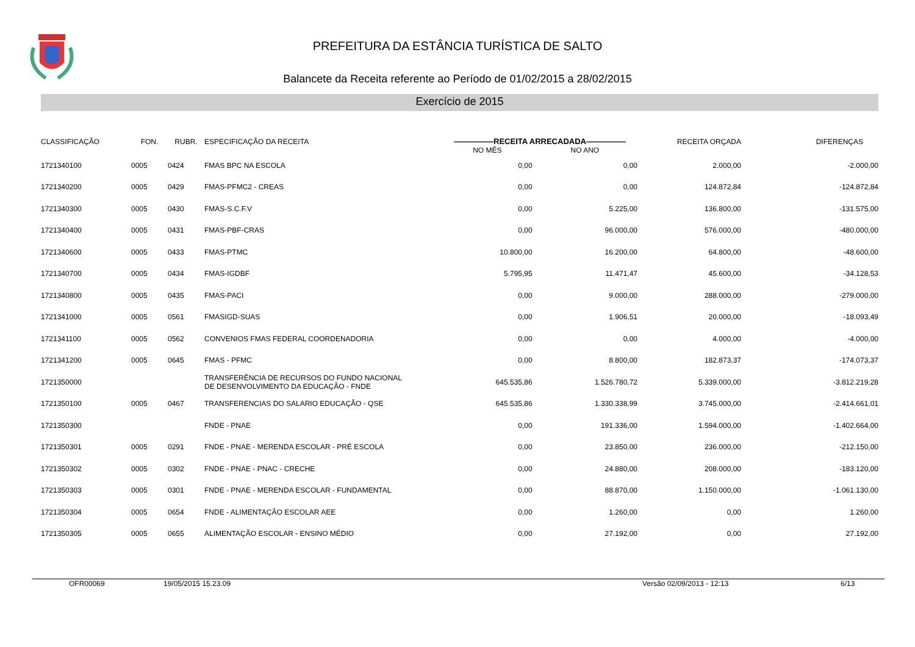PREFEITURA DA ESTÂNCIA TURÍSTICA DE SALTO
Balancete da Receita referente ao Período de 01/02/2015 a 28/02/2015
Exercício de 2015
| CLASSIFICAÇÃO | FON. | RUBR. | ESPECIFICAÇÃO DA RECEITA | —————RECEITA ARRECADADA————— | | RECEITA ORÇADA | DIFERENÇAS |
| --- | --- | --- | --- | --- | --- | --- | --- |
| | | | | NO MÊS | NO ANO | | |
| 1721340100 | 0005 | 0424 | FMAS BPC NA ESCOLA | 0,00 | 0,00 | 2.000,00 | -2.000,00 |
| 1721340200 | 0005 | 0429 | FMAS-PFMC2 - CREAS | 0,00 | 0,00 | 124.872,84 | -124.872,84 |
| 1721340300 | 0005 | 0430 | FMAS-S.C.F.V | 0,00 | 5.225,00 | 136.800,00 | -131.575,00 |
| 1721340400 | 0005 | 0431 | FMAS-PBF-CRAS | 0,00 | 96.000,00 | 576.000,00 | -480.000,00 |
| 1721340600 | 0005 | 0433 | FMAS-PTMC | 10.800,00 | 16.200,00 | 64.800,00 | -48.600,00 |
| 1721340700 | 0005 | 0434 | FMAS-IGDBF | 5.795,95 | 11.471,47 | 45.600,00 | -34.128,53 |
| 1721340800 | 0005 | 0435 | FMAS-PACI | 0,00 | 9.000,00 | 288.000,00 | -279.000,00 |
| 1721341000 | 0005 | 0561 | FMASIGD-SUAS | 0,00 | 1.906,51 | 20.000,00 | -18.093,49 |
| 1721341100 | 0005 | 0562 | CONVENIOS FMAS FEDERAL COORDENADORIA | 0,00 | 0,00 | 4.000,00 | -4.000,00 |
| 1721341200 | 0005 | 0645 | FMAS - PFMC | 0,00 | 8.800,00 | 182.873,37 | -174.073,37 |
| 1721350000 | | | TRANSFERÊNCIA DE RECURSOS DO FUNDO NACIONAL DE DESENVOLVIMENTO DA EDUCAÇÃO - FNDE | 645.535,86 | 1.526.780,72 | 5.339.000,00 | -3.812.219,28 |
| 1721350100 | 0005 | 0467 | TRANSFERENCIAS DO SALARIO EDUCAÇÃO - QSE | 645.535,86 | 1.330.338,99 | 3.745.000,00 | -2.414.661,01 |
| 1721350300 | | | FNDE - PNAE | 0,00 | 191.336,00 | 1.594.000,00 | -1.402.664,00 |
| 1721350301 | 0005 | 0291 | FNDE - PNAE - MERENDA ESCOLAR - PRÉ ESCOLA | 0,00 | 23.850,00 | 236.000,00 | -212.150,00 |
| 1721350302 | 0005 | 0302 | FNDE - PNAE - PNAC - CRECHE | 0,00 | 24.880,00 | 208.000,00 | -183.120,00 |
| 1721350303 | 0005 | 0301 | FNDE - PNAE - MERENDA ESCOLAR - FUNDAMENTAL | 0,00 | 88.870,00 | 1.150.000,00 | -1.061.130,00 |
| 1721350304 | 0005 | 0654 | FNDE - ALIMENTAÇÃO ESCOLAR AEE | 0,00 | 1.260,00 | 0,00 | 1.260,00 |
| 1721350305 | 0005 | 0655 | ALIMENTAÇÃO ESCOLAR - ENSINO MÉDIO | 0,00 | 27.192,00 | 0,00 | 27.192,00 |
OFR00069 19/05/2015 15.23.09 Versão 02/09/2013 - 12:13 6/13